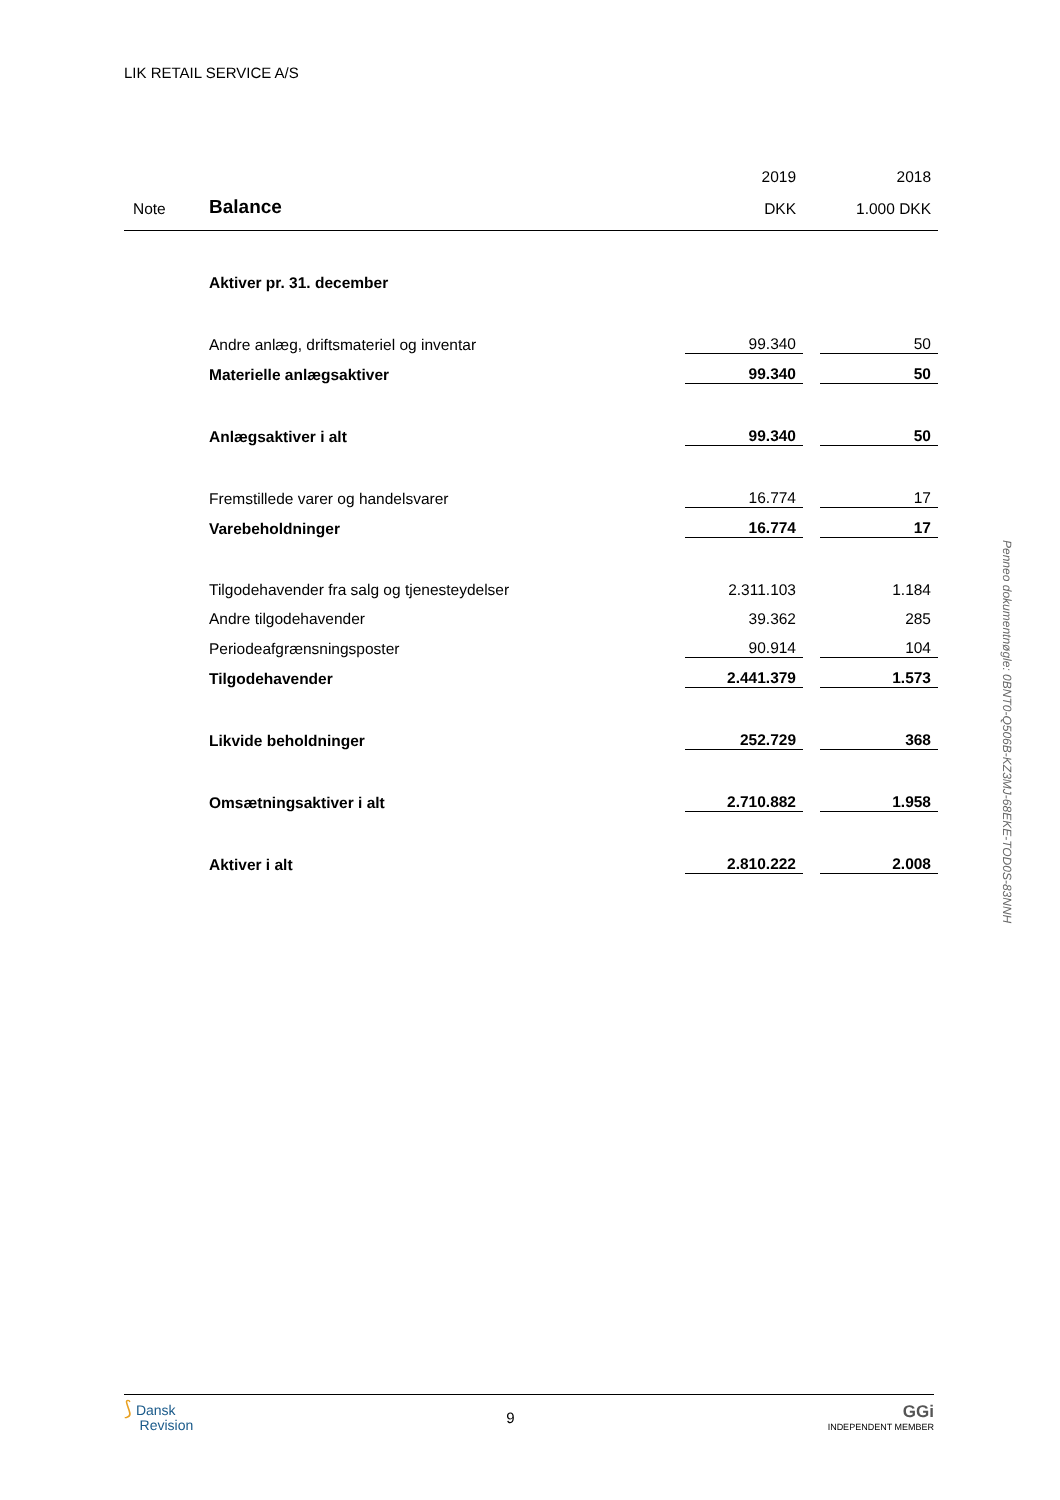LIK RETAIL SERVICE A/S
| | | 2019 | | 2018 |
| Note | Balance | DKK | | 1.000 DKK |
| | Aktiver pr. 31. december | | | |
| | Andre anlæg, driftsmateriel og inventar | 99.340 | | 50 |
| | Materielle anlægsaktiver | 99.340 | | 50 |
| | Anlægsaktiver i alt | 99.340 | | 50 |
| | Fremstillede varer og handelsvarer | 16.774 | | 17 |
| | Varebeholdninger | 16.774 | | 17 |
| | Tilgodehavender fra salg og tjenesteydelser | 2.311.103 | | 1.184 |
| | Andre tilgodehavender | 39.362 | | 285 |
| | Periodeafgrænsningsposter | 90.914 | | 104 |
| | Tilgodehavender | 2.441.379 | | 1.573 |
| | Likvide beholdninger | 252.729 | | 368 |
| | Omsætningsaktiver i alt | 2.710.882 | | 1.958 |
| | Aktiver i alt | 2.810.222 | | 2.008 |
Penneo dokumentnøgle: 0BNT0-Q506B-KZ3MJ-68EKE-TOD0S-83NNH
⟆ Dansk
Revision
9
GGi
INDEPENDENT MEMBER